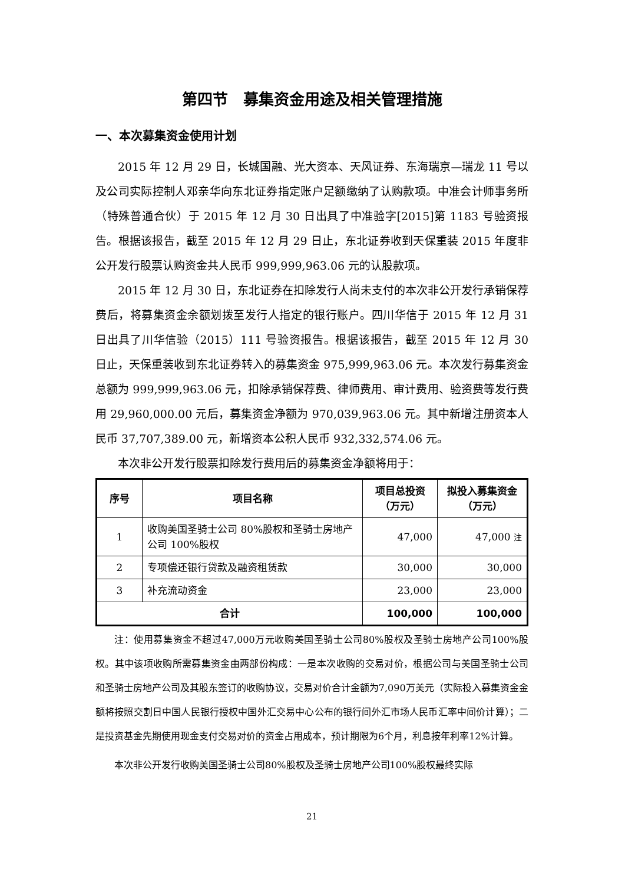第四节　募集资金用途及相关管理措施
一、本次募集资金使用计划
2015 年 12 月 29 日，长城国融、光大资本、天风证券、东海瑞京—瑞龙 11 号以及公司实际控制人邓亲华向东北证券指定账户足额缴纳了认购款项。中准会计师事务所（特殊普通合伙）于 2015 年 12 月 30 日出具了中准验字[2015]第 1183 号验资报告。根据该报告，截至 2015 年 12 月 29 日止，东北证券收到天保重装 2015 年度非公开发行股票认购资金共人民币 999,999,963.06 元的认股款项。
2015 年 12 月 30 日，东北证券在扣除发行人尚未支付的本次非公开发行承销保荐费后，将募集资金余额划拨至发行人指定的银行账户。四川华信于 2015 年 12 月 31 日出具了川华信验（2015）111 号验资报告。根据该报告，截至 2015 年 12 月 30 日止，天保重装收到东北证券转入的募集资金 975,999,963.06 元。本次发行募集资金总额为 999,999,963.06 元，扣除承销保荐费、律师费用、审计费用、验资费等发行费用 29,960,000.00 元后，募集资金净额为 970,039,963.06 元。其中新增注册资本人民币 37,707,389.00 元，新增资本公积人民币 932,332,574.06 元。
本次非公开发行股票扣除发行费用后的募集资金净额将用于：
| 序号 | 项目名称 | 项目总投资 （万元） | 拟投入募集资金 （万元） |
| --- | --- | --- | --- |
| 1 | 收购美国圣骑士公司 80%股权和圣骑士房地产公司 100%股权 | 47,000 | 47,000 注 |
| 2 | 专项偿还银行贷款及融资租赁款 | 30,000 | 30,000 |
| 3 | 补充流动资金 | 23,000 | 23,000 |
| 合计 | | 100,000 | 100,000 |
注：使用募集资金不超过47,000万元收购美国圣骑士公司80%股权及圣骑士房地产公司100%股权。其中该项收购所需募集资金由两部份构成：一是本次收购的交易对价，根据公司与美国圣骑士公司和圣骑士房地产公司及其股东签订的收购协议，交易对价合计金额为7,090万美元（实际投入募集资金金额将按照交割日中国人民银行授权中国外汇交易中心公布的银行间外汇市场人民币汇率中间价计算）；二是投资基金先期使用现金支付交易对价的资金占用成本，预计期限为6个月，利息按年利率12%计算。
本次非公开发行收购美国圣骑士公司80%股权及圣骑士房地产公司100%股权最终实际
21